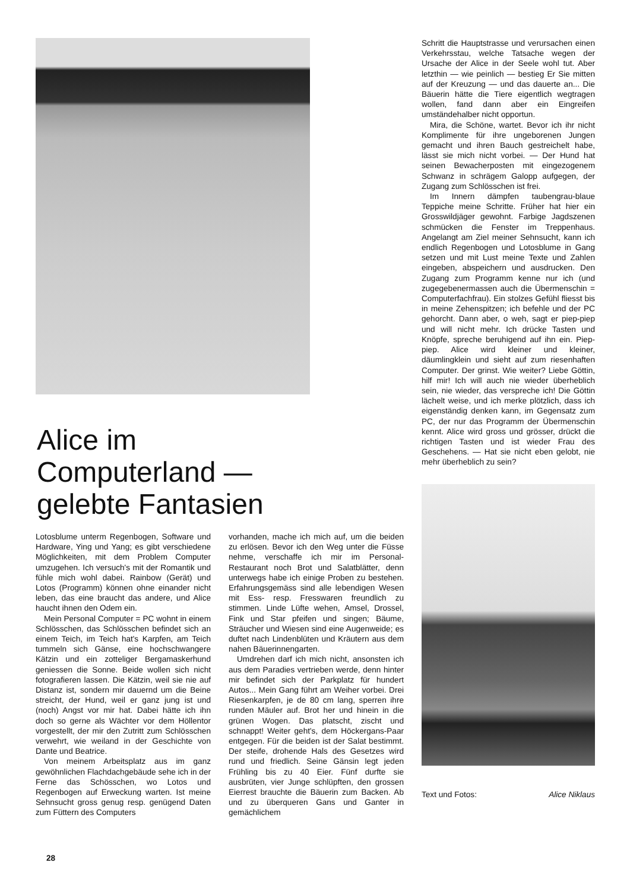Alice im Computerland —
gelebte Fantasien
Schritt die Hauptstrasse und verursachen einen Verkehrsstau, welche Tatsache wegen der Ursache der Alice in der Seele wohl tut. Aber letzthin — wie peinlich — bestieg Er Sie mitten auf der Kreuzung — und das dauerte an... Die Bäuerin hätte die Tiere eigentlich wegtragen wollen, fand dann aber ein Eingreifen umständehalber nicht opportun.
Mira, die Schöne, wartet. Bevor ich ihr nicht Komplimente für ihre ungeborenen Jungen gemacht und ihren Bauch gestreichelt habe, lässt sie mich nicht vorbei. — Der Hund hat seinen Bewacherposten mit eingezogenem Schwanz in schrägem Galopp aufgegen, der Zugang zum Schlösschen ist frei.
Im Innern dämpfen taubengrau-blaue Teppiche meine Schritte. Früher hat hier ein Grosswildjäger gewohnt. Farbige Jagdszenen schmücken die Fenster im Treppenhaus. Angelangt am Ziel meiner Sehnsucht, kann ich endlich Regenbogen und Lotosblume in Gang setzen und mit Lust meine Texte und Zahlen eingeben, abspeichern und ausdrucken. Den Zugang zum Programm kenne nur ich (und zugegebenermassen auch die Übermenschin = Computerfachfrau). Ein stolzes Gefühl fliesst bis in meine Zehenspitzen; ich befehle und der PC gehorcht. Dann aber, o weh, sagt er piep-piep und will nicht mehr. Ich drücke Tasten und Knöpfe, spreche beruhigend auf ihn ein. Piep-piep. Alice wird kleiner und kleiner, däumlingklein und sieht auf zum riesenhaften Computer. Der grinst. Wie weiter? Liebe Göttin, hilf mir! Ich will auch nie wieder überheblich sein, nie wieder, das verspreche ich! Die Göttin lächelt weise, und ich merke plötzlich, dass ich eigenständig denken kann, im Gegensatz zum PC, der nur das Programm der Übermenschin kennt. Alice wird gross und grösser, drückt die richtigen Tasten und ist wieder Frau des Geschehens. — Hat sie nicht eben gelobt, nie mehr überheblich zu sein?
Text und Fotos: Alice Niklaus
Lotosblume unterm Regenbogen, Software und Hardware, Ying und Yang; es gibt verschiedene Möglichkeiten, mit dem Problem Computer umzugehen. Ich versuch's mit der Romantik und fühle mich wohl dabei. Rainbow (Gerät) und Lotos (Programm) können ohne einander nicht leben, das eine braucht das andere, und Alice haucht ihnen den Odem ein.
Mein Personal Computer = PC wohnt in einem Schlösschen, das Schlösschen befindet sich an einem Teich, im Teich hat's Karpfen, am Teich tummeln sich Gänse, eine hochschwangere Kätzin und ein zotteliger Bergamaskerhund geniessen die Sonne. Beide wollen sich nicht fotografieren lassen. Die Kätzin, weil sie nie auf Distanz ist, sondern mir dauernd um die Beine streicht, der Hund, weil er ganz jung ist und (noch) Angst vor mir hat. Dabei hätte ich ihn doch so gerne als Wächter vor dem Höllentor vorgestellt, der mir den Zutritt zum Schlösschen verwehrt, wie weiland in der Geschichte von Dante und Beatrice.
Von meinem Arbeitsplatz aus im ganz gewöhnlichen Flachdachgebäude sehe ich in der Ferne das Schösschen, wo Lotos und Regenbogen auf Erweckung warten. Ist meine Sehnsucht gross genug resp. genügend Daten zum Füttern des Computers
vorhanden, mache ich mich auf, um die beiden zu erlösen. Bevor ich den Weg unter die Füsse nehme, verschaffe ich mir im Personal-Restaurant noch Brot und Salatblätter, denn unterwegs habe ich einige Proben zu bestehen. Erfahrungsgemäss sind alle lebendigen Wesen mit Ess- resp. Fresswaren freundlich zu stimmen. Linde Lüfte wehen, Amsel, Drossel, Fink und Star pfeifen und singen; Bäume, Sträucher und Wiesen sind eine Augenweide; es duftet nach Lindenblüten und Kräutern aus dem nahen Bäuerinnengarten.
Umdrehen darf ich mich nicht, ansonsten ich aus dem Paradies vertrieben werde, denn hinter mir befindet sich der Parkplatz für hundert Autos... Mein Gang führt am Weiher vorbei. Drei Riesenkarpfen, je de 80 cm lang, sperren ihre runden Mäuler auf. Brot her und hinein in die grünen Wogen. Das platscht, zischt und schnappt! Weiter geht's, dem Höckergans-Paar entgegen. Für die beiden ist der Salat bestimmt. Der steife, drohende Hals des Gesetzes wird rund und friedlich. Seine Gänsin legt jeden Frühling bis zu 40 Eier. Fünf durfte sie ausbrüten, vier Junge schlüpften, den grossen Eierrest brauchte die Bäuerin zum Backen. Ab und zu überqueren Gans und Ganter in gemächlichem
28